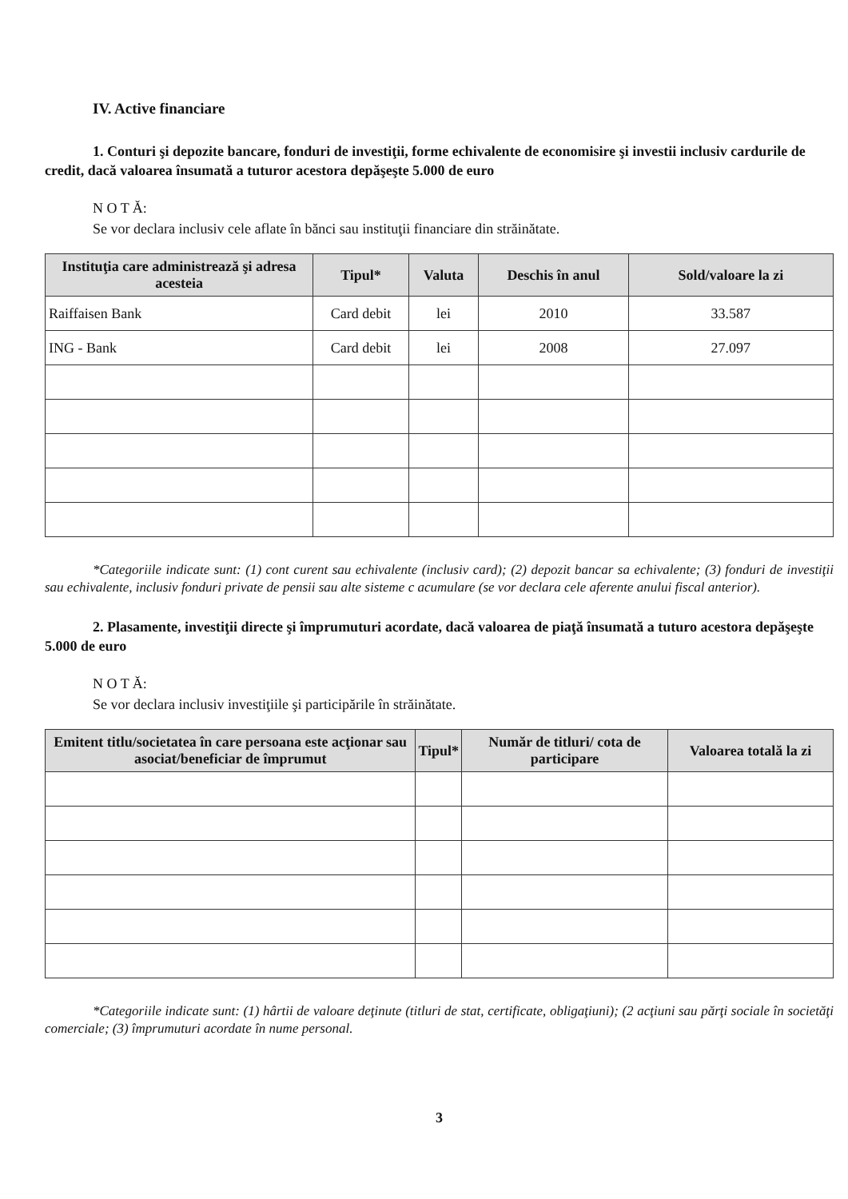IV. Active financiare
1. Conturi şi depozite bancare, fonduri de investiţii, forme echivalente de economisire şi investii inclusiv cardurile de credit, dacă valoarea însumată a tuturor acestora depăşeşte 5.000 de euro
N O T Ă:
Se vor declara inclusiv cele aflate în bănci sau instituţii financiare din străinătate.
| Instituţia care administrează şi adresa acesteia | Tipul* | Valuta | Deschis în anul | Sold/valoare la zi |
| --- | --- | --- | --- | --- |
| Raiffaisen Bank | Card debit | lei | 2010 | 33.587 |
| ING - Bank | Card debit | lei | 2008 | 27.097 |
*Categoriile indicate sunt: (1) cont curent sau echivalente (inclusiv card); (2) depozit bancar sa echivalente; (3) fonduri de investiţii sau echivalente, inclusiv fonduri private de pensii sau alte sisteme c acumulare (se vor declara cele aferente anului fiscal anterior).
2. Plasamente, investiţii directe şi împrumuturi acordate, dacă valoarea de piaţă însumată a tuturo acestora depăşeşte 5.000 de euro
N O T Ă:
Se vor declara inclusiv investiţiile şi participările în străinătate.
| Emitent titlu/societatea în care persoana este acţionar sau asociat/beneficiar de împrumut | Tipul* | Număr de titluri/ cota de participare | Valoarea totală la zi |
| --- | --- | --- | --- |
*Categoriile indicate sunt: (1) hârtii de valoare deţinute (titluri de stat, certificate, obligaţiuni); (2 acţiuni sau părţi sociale în societăţi comerciale; (3) împrumuturi acordate în nume personal.
3